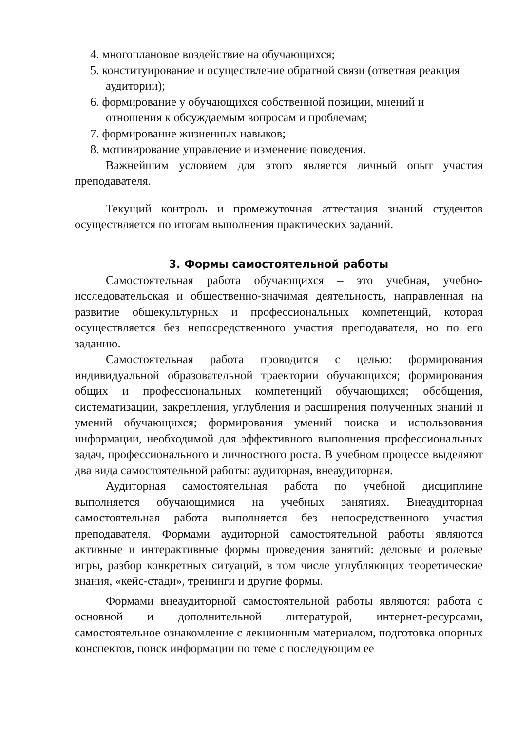4. многоплановое воздействие на обучающихся;
5. конституирование и осуществление обратной связи (ответная реакция аудитории);
6. формирование у обучающихся собственной позиции, мнений и отношения к обсуждаемым вопросам и проблемам;
7. формирование жизненных навыков;
8. мотивирование управление и изменение поведения.
Важнейшим условием для этого является личный опыт участия преподавателя.
Текущий контроль и промежуточная аттестация знаний студентов осуществляется по итогам выполнения практических заданий.
3. Формы самостоятельной работы
Самостоятельная работа обучающихся – это учебная, учебно-исследовательская и общественно-значимая деятельность, направленная на развитие общекультурных и профессиональных компетенций, которая осуществляется без непосредственного участия преподавателя, но по его заданию.
Самостоятельная работа проводится с целью: формирования индивидуальной образовательной траектории обучающихся; формирования общих и профессиональных компетенций обучающихся; обобщения, систематизации, закрепления, углубления и расширения полученных знаний и умений обучающихся; формирования умений поиска и использования информации, необходимой для эффективного выполнения профессиональных задач, профессионального и личностного роста. В учебном процессе выделяют два вида самостоятельной работы: аудиторная, внеаудиторная.
Аудиторная самостоятельная работа по учебной дисциплине выполняется обучающимися на учебных занятиях. Внеаудиторная самостоятельная работа выполняется без непосредственного участия преподавателя. Формами аудиторной самостоятельной работы являются активные и интерактивные формы проведения занятий: деловые и ролевые игры, разбор конкретных ситуаций, в том числе углубляющих теоретические знания, «кейс-стади», тренинги и другие формы.
Формами внеаудиторной самостоятельной работы являются: работа с основной и дополнительной литературой, интернет-ресурсами, самостоятельное ознакомление с лекционным материалом, подготовка опорных конспектов, поиск информации по теме с последующим ее